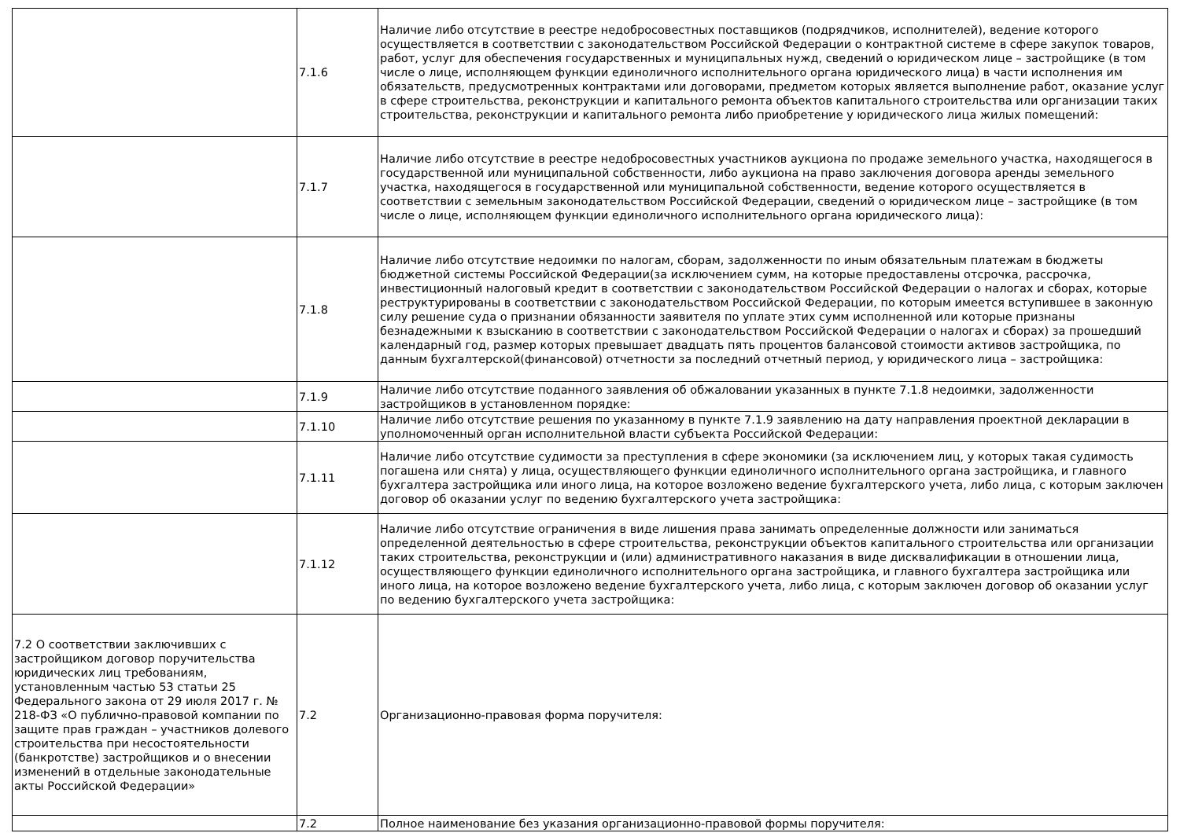| | 7.1.6 | Наличие либо отсутствие в реестре недобросовестных поставщиков (подрядчиков, исполнителей), ведение которого осуществляется в соответствии с законодательством Российской Федерации о контрактной системе в сфере закупок товаров, работ, услуг для обеспечения государственных и муниципальных нужд, сведений о юридическом лице – застройщике (в том числе о лице, исполняющем функции единоличного исполнительного органа юридического лица) в части исполнения им обязательств, предусмотренных контрактами или договорами, предметом которых является выполнение работ, оказание услуг в сфере строительства, реконструкции и капитального ремонта объектов капитального строительства или организации таких строительства, реконструкции и капитального ремонта либо приобретение у юридического лица жилых помещений: |
| | 7.1.7 | Наличие либо отсутствие в реестре недобросовестных участников аукциона по продаже земельного участка, находящегося в государственной или муниципальной собственности, либо аукциона на право заключения договора аренды земельного участка, находящегося в государственной или муниципальной собственности, ведение которого осуществляется в соответствии с земельным законодательством Российской Федерации, сведений о юридическом лице – застройщике (в том числе о лице, исполняющем функции единоличного исполнительного органа юридического лица): |
| | 7.1.8 | Наличие либо отсутствие недоимки по налогам, сборам, задолженности по иным обязательным платежам в бюджеты бюджетной системы Российской Федерации(за исключением сумм, на которые предоставлены отсрочка, рассрочка, инвестиционный налоговый кредит в соответствии с законодательством Российской Федерации о налогах и сборах, которые реструктурированы в соответствии с законодательством Российской Федерации, по которым имеется вступившее в законную силу решение суда о признании обязанности заявителя по уплате этих сумм исполненной или которые признаны безнадежными к взысканию в соответствии с законодательством Российской Федерации о налогах и сборах) за прошедший календарный год, размер которых превышает двадцать пять процентов балансовой стоимости активов застройщика, по данным бухгалтерской(финансовой) отчетности за последний отчетный период, у юридического лица – застройщика: |
| | 7.1.9 | Наличие либо отсутствие поданного заявления об обжаловании указанных в пункте 7.1.8 недоимки, задолженности застройщиков в установленном порядке: |
| | 7.1.10 | Наличие либо отсутствие решения по указанному в пункте 7.1.9 заявлению на дату направления проектной декларации в уполномоченный орган исполнительной власти субъекта Российской Федерации: |
| | 7.1.11 | Наличие либо отсутствие судимости за преступления в сфере экономики (за исключением лиц, у которых такая судимость погашена или снята) у лица, осуществляющего функции единоличного исполнительного органа застройщика, и главного бухгалтера застройщика или иного лица, на которое возложено ведение бухгалтерского учета, либо лица, с которым заключен договор об оказании услуг по ведению бухгалтерского учета застройщика: |
| | 7.1.12 | Наличие либо отсутствие ограничения в виде лишения права занимать определенные должности или заниматься определенной деятельностью в сфере строительства, реконструкции объектов капитального строительства или организации таких строительства, реконструкции и (или) административного наказания в виде дисквалификации в отношении лица, осуществляющего функции единоличного исполнительного органа застройщика, и главного бухгалтера застройщика или иного лица, на которое возложено ведение бухгалтерского учета, либо лица, с которым заключен договор об оказании услуг по ведению бухгалтерского учета застройщика: |
| 7.2 О соответствии заключивших с застройщиком договор поручительства юридических лиц требованиям, установленным частью 53 статьи 25 Федерального закона от 29 июля 2017 г. № 218-ФЗ «О публично-правовой компании по защите прав граждан – участников долевого строительства при несостоятельности (банкротстве) застройщиков и о внесении изменений в отдельные законодательные акты Российской Федерации» | 7.2 | Организационно-правовая форма поручителя: |
| | 7.2 | Полное наименование без указания организационно-правовой формы поручителя: |